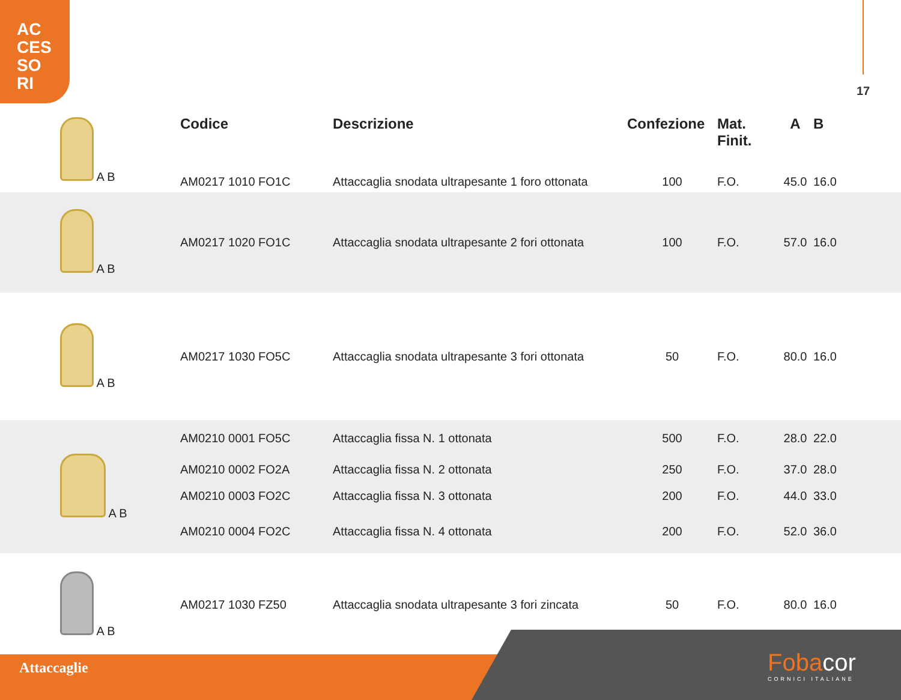AC
CES
SO
RI
17
| A B | Codice | Descrizione | Confezione | Mat. Finit. | A | B |
| | AM0217 1010 FO1C | Attaccaglia snodata ultrapesante 1 foro ottonata | 100 | F.O. | 45.0 | 16.0 |
| A B | AM0217 1020 FO1C | Attaccaglia snodata ultrapesante 2 fori ottonata | 100 | F.O. | 57.0 | 16.0 |
| A B | AM0217 1030 FO5C | Attaccaglia snodata ultrapesante 3 fori ottonata | 50 | F.O. | 80.0 | 16.0 |
| A B | AM0210 0001 FO5C | Attaccaglia fissa N. 1 ottonata | 500 | F.O. | 28.0 | 22.0 |
| | AM0210 0002 FO2A | Attaccaglia fissa N. 2 ottonata | 250 | F.O. | 37.0 | 28.0 |
| | AM0210 0003 FO2C | Attaccaglia fissa N. 3 ottonata | 200 | F.O. | 44.0 | 33.0 |
| | AM0210 0004 FO2C | Attaccaglia fissa N. 4 ottonata | 200 | F.O. | 52.0 | 36.0 |
| A B | AM0217 1030 FZ50 | Attaccaglia snodata ultrapesante 3 fori zincata | 50 | F.O. | 80.0 | 16.0 |
Attaccaglie Fobacor
CORNICI ITALIANE